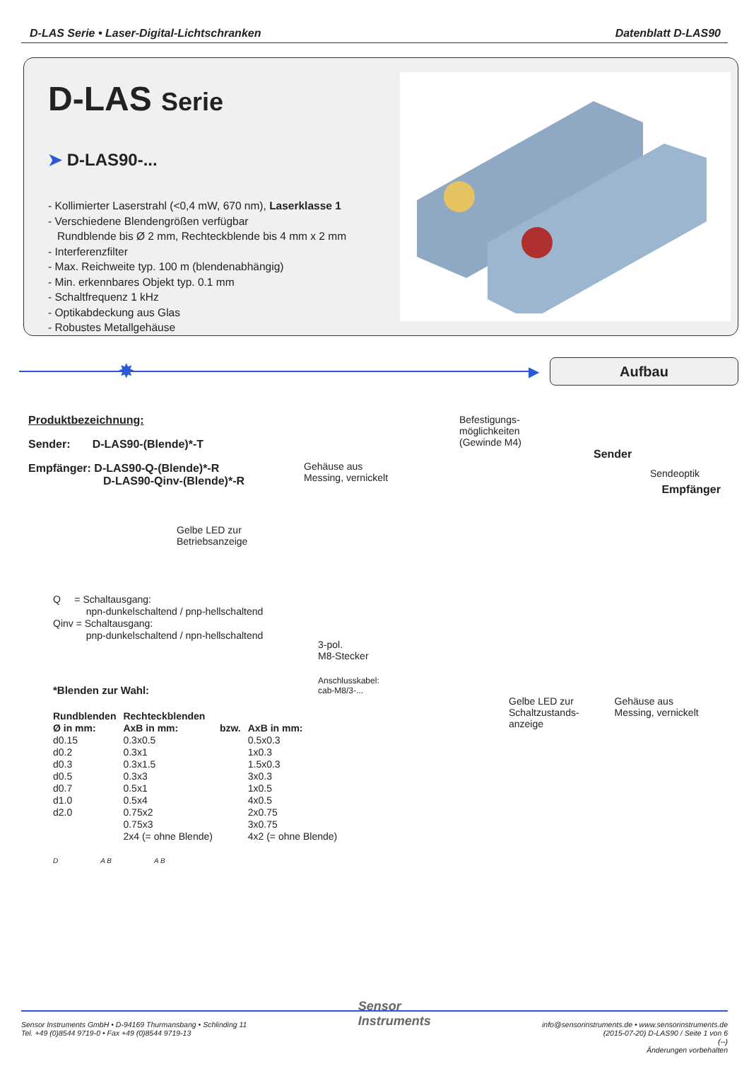D-LAS Serie • Laser-Digital-Lichtschranken
Datenblatt D-LAS90
D-LAS Serie
➤ D-LAS90-...
- Kollimierter Laserstrahl (<0,4 mW, 670 nm), Laserklasse 1
- Verschiedene Blendengrößen verfügbar
Rundblende bis Ø 2 mm, Rechteckblende bis 4 mm x 2 mm
- Interferenzfilter
- Max. Reichweite typ. 100 m (blendenabhängig)
- Min. erkennbares Objekt typ. 0.1 mm
- Schaltfrequenz 1 kHz
- Optikabdeckung aus Glas
- Robustes Metallgehäuse
✸
▶
Aufbau
Produktbezeichnung:
Sender: D-LAS90-(Blende)*-T
Empfänger: D-LAS90-Q-(Blende)*-R
D-LAS90-Qinv-(Blende)*-R
Q = Schaltausgang:
npn-dunkelschaltend / pnp-hellschaltend
Qinv = Schaltausgang:
pnp-dunkelschaltend / npn-hellschaltend
*Blenden zur Wahl:
| Rundblenden | Rechteckblenden | | |
| --- | --- | --- | --- |
| Ø in mm: | AxB in mm: | bzw. | AxB in mm: |
| d0.15 | 0.3x0.5 | | 0.5x0.3 |
| d0.2 | 0.3x1 | | 1x0.3 |
| d0.3 | 0.3x1.5 | | 1.5x0.3 |
| d0.5 | 0.3x3 | | 3x0.3 |
| d0.7 | 0.5x1 | | 1x0.5 |
| d1.0 | 0.5x4 | | 4x0.5 |
| d2.0 | 0.75x2 | | 2x0.75 |
| | 0.75x3 | | 3x0.75 |
| | 2x4 (= ohne Blende) | | 4x2 (= ohne Blende) |
D A B A B
Befestigungs-
möglichkeiten
(Gewinde M4)
Sender
Gehäuse aus
Messing, vernickelt
Sendeoptik
Empfänger
Gelbe LED zur
Betriebsanzeige
3-pol.
M8-Stecker
Anschlusskabel:
cab-M8/3-...
Gelbe LED zur
Schaltzustands-
anzeige
Gehäuse aus
Messing, vernickelt
Sensor Instruments GmbH • D-94169 Thurmansbang • Schlinding 11
Tel. +49 (0)8544 9719-0 • Fax +49 (0)8544 9719-13
Sensor
Instruments
info@sensorinstruments.de • www.sensorinstruments.de
(2015-07-20) D-LAS90 / Seite 1 von 6
(--)
Änderungen vorbehalten